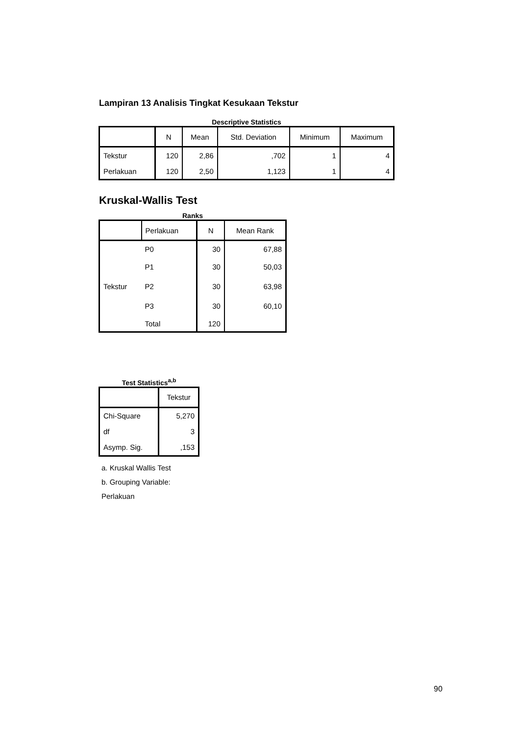Lampiran 13 Analisis Tingkat Kesukaan Tekstur
Descriptive Statistics
| | N | Mean | Std. Deviation | Minimum | Maximum |
| --- | --- | --- | --- | --- | --- |
| Tekstur | 120 | 2,86 | ,702 | 1 | 4 |
| Perlakuan | 120 | 2,50 | 1,123 | 1 | 4 |
Kruskal-Wallis Test
Ranks
| | Perlakuan | N | Mean Rank |
| --- | --- | --- | --- |
| Tekstur | P0 | 30 | 67,88 |
| | P1 | 30 | 50,03 |
| | P2 | 30 | 63,98 |
| | P3 | 30 | 60,10 |
| | Total | 120 | |
Test Statistics<sup>a,b</sup>
| | Tekstur |
| --- | --- |
| Chi-Square | 5,270 |
| df | 3 |
| Asymp. Sig. | ,153 |
a. Kruskal Wallis Test
b. Grouping Variable:
Perlakuan
90